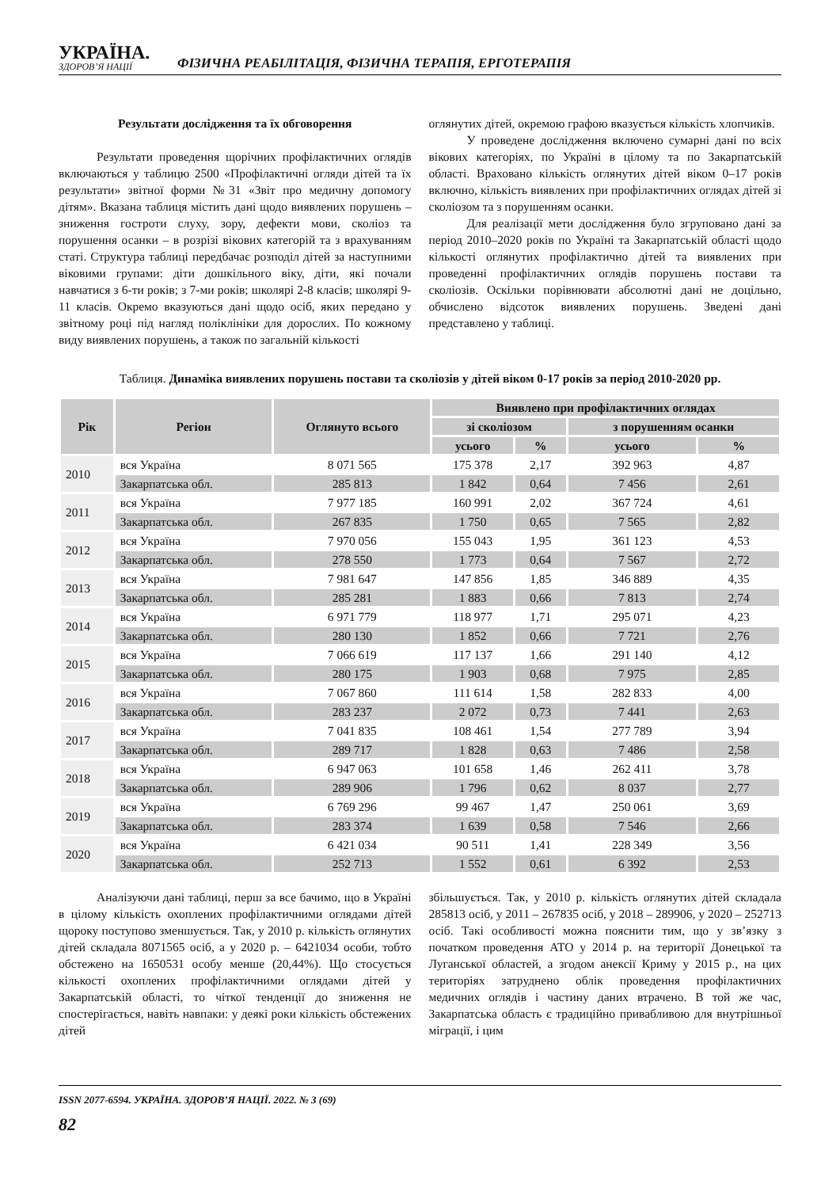УКРАЇНА.
ЗДОРОВ’Я НАЦІЇ
ФІЗИЧНА РЕАБІЛІТАЦІЯ, ФІЗИЧНА ТЕРАПІЯ, ЕРГОТЕРАПІЯ
Результати дослідження та їх обговорення
Результати проведення щорічних профілактичних оглядів включаються у таблицю 2500 «Профілактичні огляди дітей та їх результати» звітної форми №31 «Звіт про медичну допомогу дітям». Вказана таблиця містить дані щодо виявлених порушень – зниження гостроти слуху, зору, дефекти мови, сколіоз та порушення осанки – в розрізі вікових категорій та з врахуванням статі. Структура таблиці передбачає розподіл дітей за наступними віковими групами: діти дошкільного віку, діти, які почали навчатися з 6-ти років; з 7-ми років; школярі 2-8 класів; школярі 9-11 класів. Окремо вказуються дані щодо осіб, яких передано у звітному році під нагляд поліклініки для дорослих. По кожному виду виявлених порушень, а також по загальній кількості
оглянутих дітей, окремою графою вказується кількість хлопчиків.
У проведене дослідження включено сумарні дані по всіх вікових категоріях, по Україні в цілому та по Закарпатській області. Враховано кількість оглянутих дітей віком 0–17 років включно, кількість виявлених при профілактичних оглядах дітей зі сколіозом та з порушенням осанки.
Для реалізації мети дослідження було згруповано дані за період 2010–2020 років по Україні та Закарпатській області щодо кількості оглянутих профілактично дітей та виявлених при проведенні профілактичних оглядів порушень постави та сколіозів. Оскільки порівнювати абсолютні дані не доцільно, обчислено відсоток виявлених порушень. Зведені дані представлено у таблиці.
Таблиця. Динаміка виявлених порушень постави та сколіозів у дітей віком 0-17 років за період 2010-2020 рр.
| Рік | Регіон | Оглянуто всього | Виявлено при профілактичних оглядах | | | |
| --- | --- | --- | --- | --- | --- | --- |
| | | | зі сколіозом | | з порушенням осанки | |
| | | | усього | % | усього | % |
| 2010 | вся Україна | 8 071 565 | 175 378 | 2,17 | 392 963 | 4,87 |
| | Закарпатська обл. | 285 813 | 1 842 | 0,64 | 7 456 | 2,61 |
| 2011 | вся Україна | 7 977 185 | 160 991 | 2,02 | 367 724 | 4,61 |
| | Закарпатська обл. | 267 835 | 1 750 | 0,65 | 7 565 | 2,82 |
| 2012 | вся Україна | 7 970 056 | 155 043 | 1,95 | 361 123 | 4,53 |
| | Закарпатська обл. | 278 550 | 1 773 | 0,64 | 7 567 | 2,72 |
| 2013 | вся Україна | 7 981 647 | 147 856 | 1,85 | 346 889 | 4,35 |
| | Закарпатська обл. | 285 281 | 1 883 | 0,66 | 7 813 | 2,74 |
| 2014 | вся Україна | 6 971 779 | 118 977 | 1,71 | 295 071 | 4,23 |
| | Закарпатська обл. | 280 130 | 1 852 | 0,66 | 7 721 | 2,76 |
| 2015 | вся Україна | 7 066 619 | 117 137 | 1,66 | 291 140 | 4,12 |
| | Закарпатська обл. | 280 175 | 1 903 | 0,68 | 7 975 | 2,85 |
| 2016 | вся Україна | 7 067 860 | 111 614 | 1,58 | 282 833 | 4,00 |
| | Закарпатська обл. | 283 237 | 2 072 | 0,73 | 7 441 | 2,63 |
| 2017 | вся Україна | 7 041 835 | 108 461 | 1,54 | 277 789 | 3,94 |
| | Закарпатська обл. | 289 717 | 1 828 | 0,63 | 7 486 | 2,58 |
| 2018 | вся Україна | 6 947 063 | 101 658 | 1,46 | 262 411 | 3,78 |
| | Закарпатська обл. | 289 906 | 1 796 | 0,62 | 8 037 | 2,77 |
| 2019 | вся Україна | 6 769 296 | 99 467 | 1,47 | 250 061 | 3,69 |
| | Закарпатська обл. | 283 374 | 1 639 | 0,58 | 7 546 | 2,66 |
| 2020 | вся Україна | 6 421 034 | 90 511 | 1,41 | 228 349 | 3,56 |
| | Закарпатська обл. | 252 713 | 1 552 | 0,61 | 6 392 | 2,53 |
Аналізуючи дані таблиці, перш за все бачимо, що в Україні в цілому кількість охоплених профілактичними оглядами дітей щороку поступово зменшується. Так, у 2010 р. кількість оглянутих дітей складала 8071565 осіб, а у 2020 р. – 6421034 особи, тобто обстежено на 1650531 особу менше (20,44%). Що стосується кількості охоплених профілактичними оглядами дітей у Закарпатській області, то чіткої тенденції до зниження не спостерігається, навіть навпаки: у деякі роки кількість обстежених дітей
збільшується. Так, у 2010 р. кількість оглянутих дітей складала 285813 осіб, у 2011 – 267835 осіб, у 2018 – 289906, у 2020 – 252713 осіб. Такі особливості можна пояснити тим, що у зв’язку з початком проведення АТО у 2014 р. на території Донецької та Луганської областей, а згодом анексії Криму у 2015 р., на цих територіях затруднено облік проведення профілактичних медичних оглядів і частину даних втрачено. В той же час, Закарпатська область є традиційно привабливою для внутрішньої міграції, і цим
ISSN 2077-6594. УКРАЇНА. ЗДОРОВ’Я НАЦІЇ. 2022. № 3 (69)
82